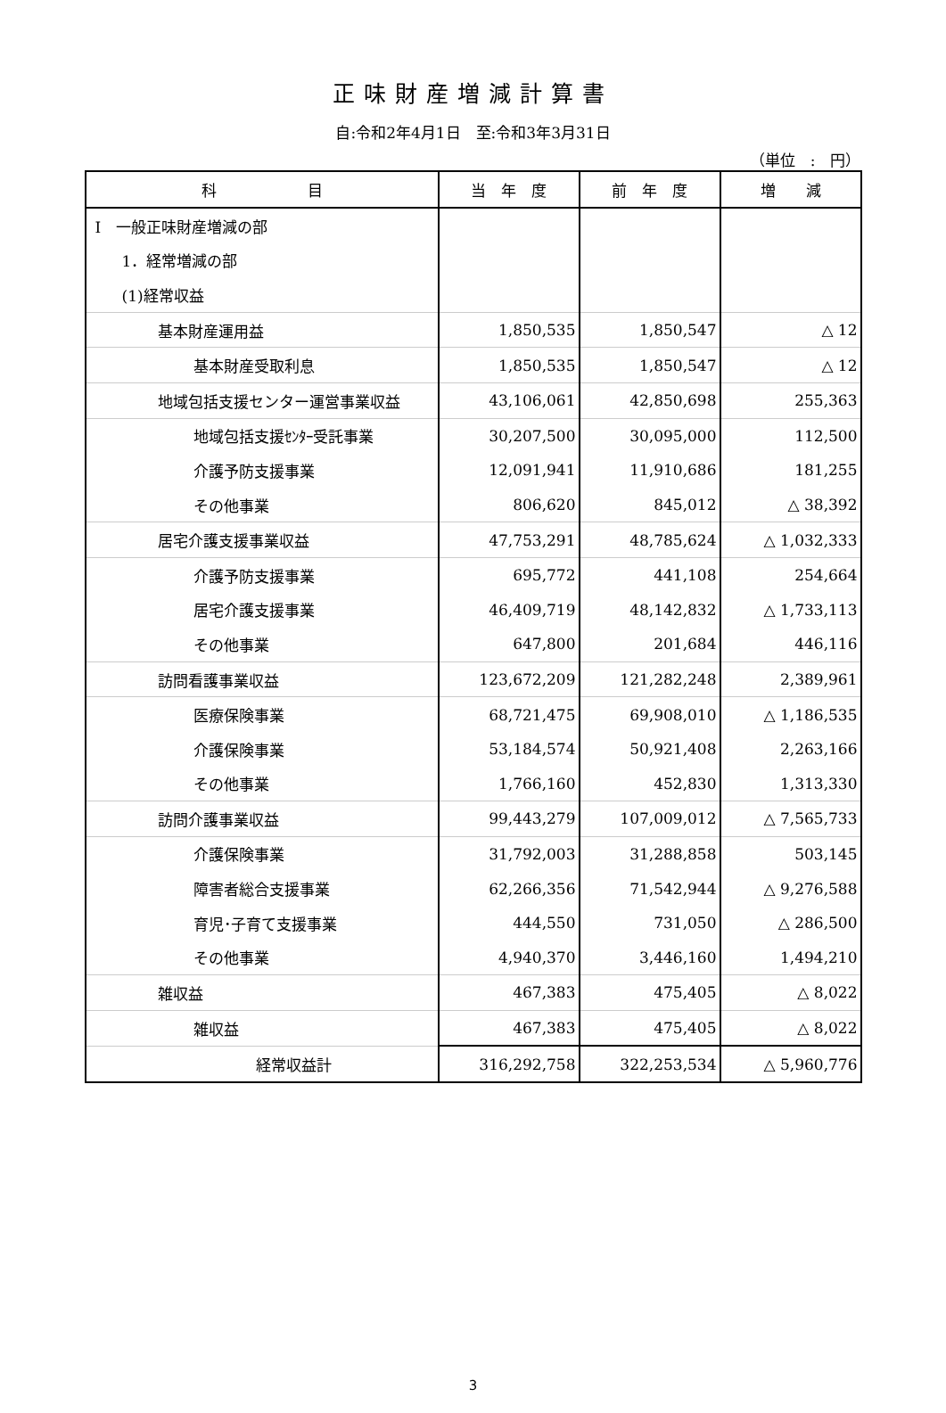正味財産増減計算書
自:令和2年4月1日　至:令和3年3月31日
（単位　:　円）
| 科 目 | 当 年 度 | 前 年 度 | 増 減 |
| --- | --- | --- | --- |
| Ⅰ 一般正味財産増減の部 | | | |
| 1．経常増減の部 | | | |
| (1)経常収益 | | | |
| 基本財産運用益 | 1,850,535 | 1,850,547 | △ 12 |
| 基本財産受取利息 | 1,850,535 | 1,850,547 | △ 12 |
| 地域包括支援センター運営事業収益 | 43,106,061 | 42,850,698 | 255,363 |
| 地域包括支援ｾﾝﾀｰ受託事業 | 30,207,500 | 30,095,000 | 112,500 |
| 介護予防支援事業 | 12,091,941 | 11,910,686 | 181,255 |
| その他事業 | 806,620 | 845,012 | △ 38,392 |
| 居宅介護支援事業収益 | 47,753,291 | 48,785,624 | △ 1,032,333 |
| 介護予防支援事業 | 695,772 | 441,108 | 254,664 |
| 居宅介護支援事業 | 46,409,719 | 48,142,832 | △ 1,733,113 |
| その他事業 | 647,800 | 201,684 | 446,116 |
| 訪問看護事業収益 | 123,672,209 | 121,282,248 | 2,389,961 |
| 医療保険事業 | 68,721,475 | 69,908,010 | △ 1,186,535 |
| 介護保険事業 | 53,184,574 | 50,921,408 | 2,263,166 |
| その他事業 | 1,766,160 | 452,830 | 1,313,330 |
| 訪問介護事業収益 | 99,443,279 | 107,009,012 | △ 7,565,733 |
| 介護保険事業 | 31,792,003 | 31,288,858 | 503,145 |
| 障害者総合支援事業 | 62,266,356 | 71,542,944 | △ 9,276,588 |
| 育児･子育て支援事業 | 444,550 | 731,050 | △ 286,500 |
| その他事業 | 4,940,370 | 3,446,160 | 1,494,210 |
| 雑収益 | 467,383 | 475,405 | △ 8,022 |
| 雑収益 | 467,383 | 475,405 | △ 8,022 |
| 経常収益計 | 316,292,758 | 322,253,534 | △ 5,960,776 |
3